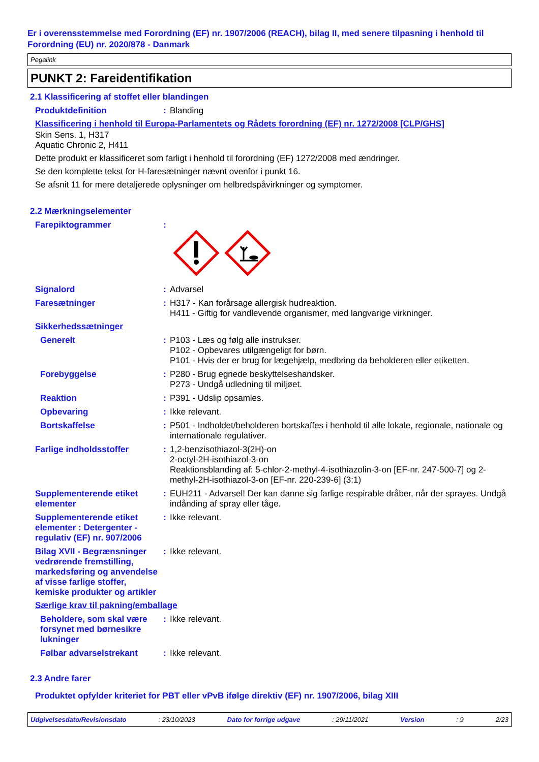Er i overensstemmelse med Forordning (EF) nr. 1907/2006 (REACH), bilag II, med senere tilpasning i henhold til Forordning (EU) nr. 2020/878 - Danmark
Pegalink
PUNKT 2: Fareidentifikation
2.1 Klassificering af stoffet eller blandingen
Produktdefinition : Blanding
Klassificering i henhold til Europa-Parlamentets og Rådets forordning (EF) nr. 1272/2008 [CLP/GHS]
Skin Sens. 1, H317
Aquatic Chronic 2, H411
Dette produkt er klassificeret som farligt i henhold til forordning (EF) 1272/2008 med ændringer.
Se den komplette tekst for H-faresætninger nævnt ovenfor i punkt 16.
Se afsnit 11 for mere detaljerede oplysninger om helbredspåvirkninger og symptomer.
2.2 Mærkningselementer
Farepiktogrammer :
Signalord : Advarsel
Faresætninger : H317 - Kan forårsage allergisk hudreaktion.
H411 - Giftig for vandlevende organismer, med langvarige virkninger.
Sikkerhedssætninger
Generelt : P103 - Læs og følg alle instrukser.
P102 - Opbevares utilgængeligt for børn.
P101 - Hvis der er brug for lægehjælp, medbring da beholderen eller etiketten.
Forebyggelse : P280 - Brug egnede beskyttelseshandsker.
P273 - Undgå udledning til miljøet.
Reaktion : P391 - Udslip opsamles.
Opbevaring : Ikke relevant.
Bortskaffelse : P501 - Indholdet/beholderen bortskaffes i henhold til alle lokale, regionale, nationale og internationale regulativer.
Farlige indholdsstoffer : 1,2-benzisothiazol-3(2H)-on
2-octyl-2H-isothiazol-3-on
Reaktionsblanding af: 5-chlor-2-methyl-4-isothiazolin-3-on [EF-nr. 247-500-7] og 2-methyl-2H-isothiazol-3-on [EF-nr. 220-239-6] (3:1)
Supplementerende etiket elementer
: EUH211 - Advarsel! Der kan danne sig farlige respirable dråber, når der sprayes. Undgå indånding af spray eller tåge.
Supplementerende etiket elementer : Detergenter - regulativ (EF) nr. 907/2006
: Ikke relevant.
Bilag XVII - Begrænsninger vedrørende fremstilling, markedsføring og anvendelse af visse farlige stoffer, kemiske produkter og artikler
: Ikke relevant.
Særlige krav til pakning/emballage
Beholdere, som skal være forsynet med børnesikre lukninger
: Ikke relevant.
Følbar advarselstrekant : Ikke relevant.
2.3 Andre farer
Produktet opfylder kriteriet for PBT eller vPvB ifølge direktiv (EF) nr. 1907/2006, bilag XIII
Udgivelsesdato/Revisionsdato : 23/10/2023 Dato for forrige udgave : 29/11/2021 Version : 9 2/23